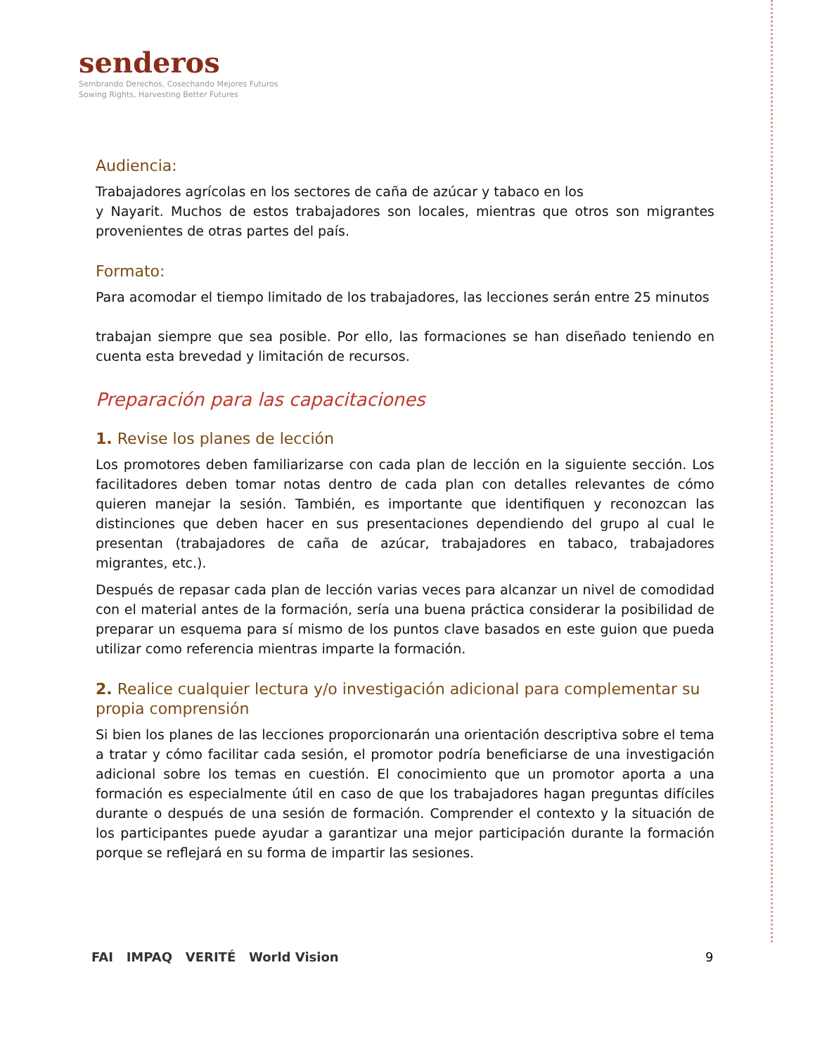senderos
Sembrando Derechos, Cosechando Mejores Futuros
Sowing Rights, Harvesting Better Futures
Audiencia:
Trabajadores agrícolas en los sectores de caña de azúcar y tabaco en los
y Nayarit. Muchos de estos trabajadores son locales, mientras que otros son migrantes provenientes de otras partes del país.
Formato:
Para acomodar el tiempo limitado de los trabajadores, las lecciones serán entre 25 minutos
trabajan siempre que sea posible. Por ello, las formaciones se han diseñado teniendo en cuenta esta brevedad y limitación de recursos.
Preparación para las capacitaciones
1. Revise los planes de lección
Los promotores deben familiarizarse con cada plan de lección en la siguiente sección. Los facilitadores deben tomar notas dentro de cada plan con detalles relevantes de cómo quieren manejar la sesión. También, es importante que identifiquen y reconozcan las distinciones que deben hacer en sus presentaciones dependiendo del grupo al cual le presentan (trabajadores de caña de azúcar, trabajadores en tabaco, trabajadores migrantes, etc.).
Después de repasar cada plan de lección varias veces para alcanzar un nivel de comodidad con el material antes de la formación, sería una buena práctica considerar la posibilidad de preparar un esquema para sí mismo de los puntos clave basados en este guion que pueda utilizar como referencia mientras imparte la formación.
2. Realice cualquier lectura y/o investigación adicional para complementar su propia comprensión
Si bien los planes de las lecciones proporcionarán una orientación descriptiva sobre el tema a tratar y cómo facilitar cada sesión, el promotor podría beneficiarse de una investigación adicional sobre los temas en cuestión. El conocimiento que un promotor aporta a una formación es especialmente útil en caso de que los trabajadores hagan preguntas difíciles durante o después de una sesión de formación. Comprender el contexto y la situación de los participantes puede ayudar a garantizar una mejor participación durante la formación porque se reflejará en su forma de impartir las sesiones.
FAI IMPAQ VERITÉ World Vision
9